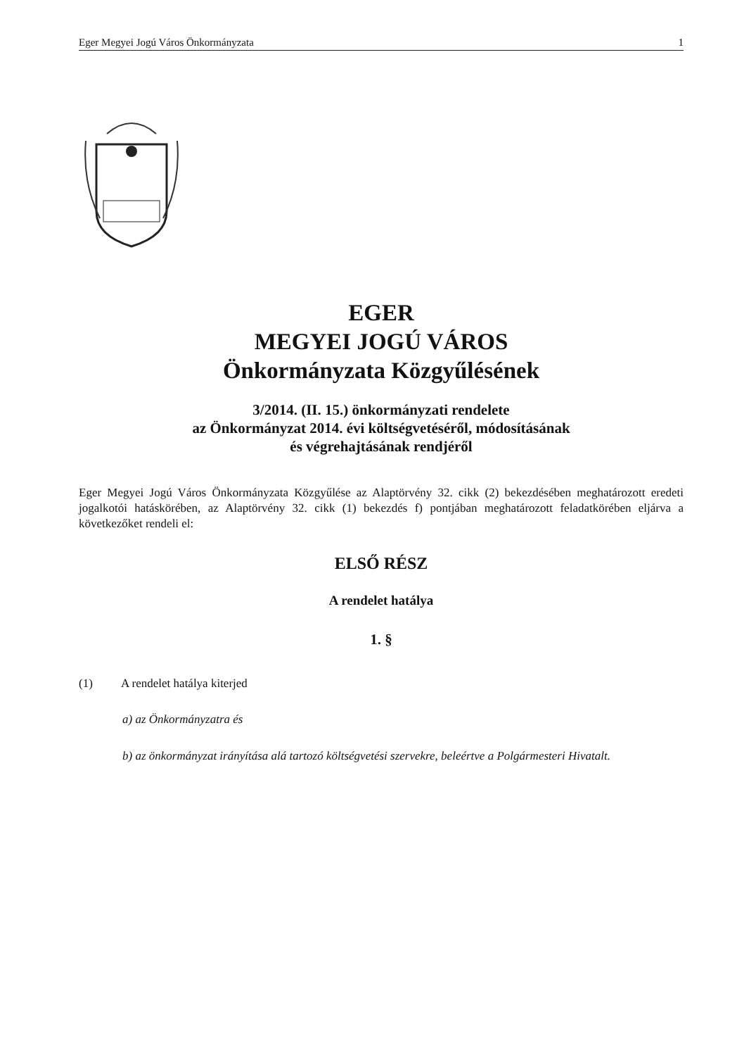Eger Megyei Jogú Város Önkormányzata 1
EGER
MEGYEI JOGÚ VÁROS
Önkormányzata Közgyűlésének
3/2014. (II. 15.) önkormányzati rendelete
az Önkormányzat 2014. évi költségvetéséről, módosításának
és végrehajtásának rendjéről
Eger Megyei Jogú Város Önkormányzata Közgyűlése az Alaptörvény 32. cikk (2) bekezdésében meghatározott eredeti jogalkotói hatáskörében, az Alaptörvény 32. cikk (1) bekezdés f) pontjában meghatározott feladatkörében eljárva a következőket rendeli el:
ELSŐ RÉSZ
A rendelet hatálya
1. §
(1) A rendelet hatálya kiterjed
a) az Önkormányzatra és
b) az önkormányzat irányítása alá tartozó költségvetési szervekre, beleértve a Polgármesteri Hivatalt.